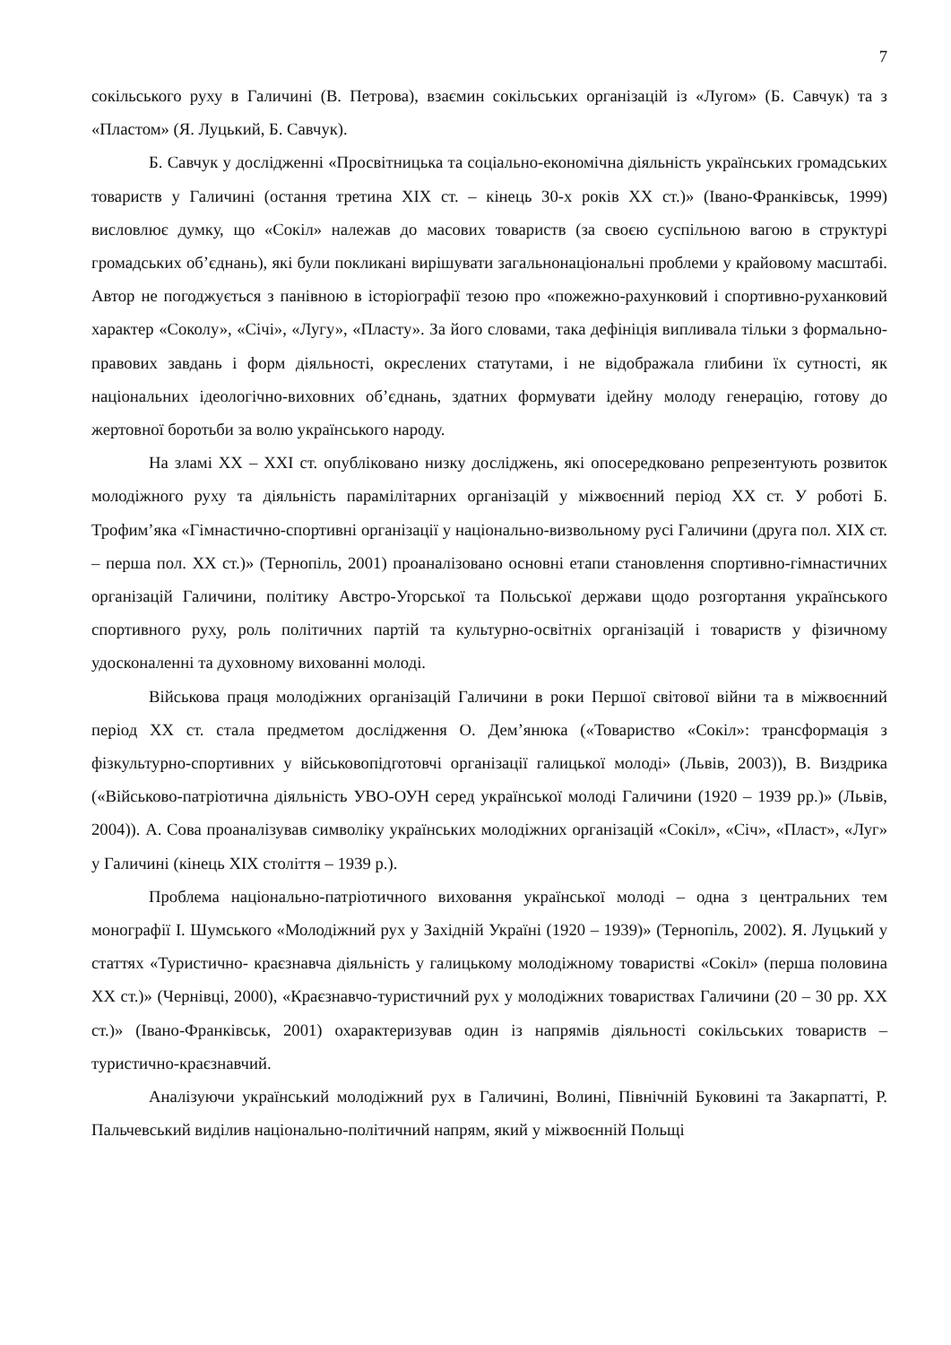7
сокільського руху в Галичині (В. Петрова), взаємин сокільських організацій із «Лугом» (Б. Савчук) та з «Пластом» (Я. Луцький, Б. Савчук).
Б. Савчук у дослідженні «Просвітницька та соціально-економічна діяльність українських громадських товариств у Галичині (остання третина XIX ст. – кінець 30-х років XX ст.)» (Івано-Франківськ, 1999) висловлює думку, що «Сокіл» належав до масових товариств (за своєю суспільною вагою в структурі громадських об’єднань), які були покликані вирішувати загальнонаціональні проблеми у крайовому масштабі. Автор не погоджується з панівною в історіографії тезою про «пожежно-рахунковий і спортивно-руханковий характер «Соколу», «Січі», «Лугу», «Пласту». За його словами, така дефініція випливала тільки з формально-правових завдань і форм діяльності, окреслених статутами, і не відображала глибини їх сутності, як національних ідеологічно-виховних об’єднань, здатних формувати ідейну молоду генерацію, готову до жертовної боротьби за волю українського народу.
На зламі XX – XXI ст. опубліковано низку досліджень, які опосередковано репрезентують розвиток молодіжного руху та діяльність парамілітарних організацій у міжвоєнний період XX ст. У роботі Б. Трофим’яка «Гімнастично-спортивні організації у національно-визвольному русі Галичини (друга пол. XIX ст. – перша пол. XX ст.)» (Тернопіль, 2001) проаналізовано основні етапи становлення спортивно-гімнастичних організацій Галичини, політику Австро-Угорської та Польської держави щодо розгортання українського спортивного руху, роль політичних партій та культурно-освітніх організацій і товариств у фізичному удосконаленні та духовному вихованні молоді.
Військова праця молодіжних організацій Галичини в роки Першої світової війни та в міжвоєнний період XX ст. стала предметом дослідження О. Дем’янюка («Товариство «Сокіл»: трансформація з фізкультурно-спортивних у військовопідготовчі організації галицької молоді» (Львів, 2003)), В. Виздрика («Військово-патріотична діяльність УВО-ОУН серед української молоді Галичини (1920 – 1939 рр.)» (Львів, 2004)). А. Сова проаналізував символіку українських молодіжних організацій «Сокіл», «Січ», «Пласт», «Луг» у Галичині (кінець XIX століття – 1939 р.).
Проблема національно-патріотичного виховання української молоді – одна з центральних тем монографії І. Шумського «Молодіжний рух у Західній Україні (1920 – 1939)» (Тернопіль, 2002). Я. Луцький у статтях «Туристично- краєзнавча діяльність у галицькому молодіжному товаристві «Сокіл» (перша половина XX ст.)» (Чернівці, 2000), «Краєзнавчо-туристичний рух у молодіжних товариствах Галичини (20 – 30 рр. XX ст.)» (Івано-Франківськ, 2001) охарактеризував один із напрямів діяльності сокільських товариств – туристично-краєзнавчий.
Аналізуючи український молодіжний рух в Галичині, Волині, Північній Буковині та Закарпатті, Р. Пальчевський виділив національно-політичний напрям, який у міжвоєнній Польщі